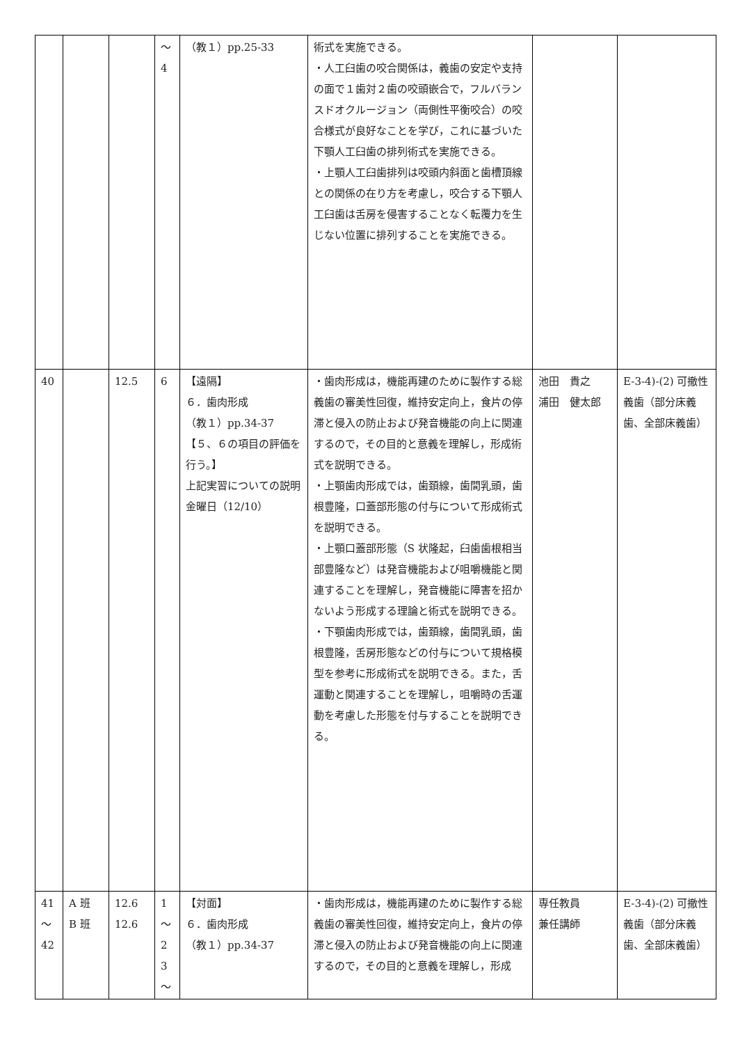| | | | ～ 4 | （教１）pp.25-33 | 術式を実施できる。 ・人工臼歯の咬合関係は，義歯の安定や支持の面で１歯対２歯の咬頭嵌合で，フルバランスドオクルージョン（両側性平衡咬合）の咬合様式が良好なことを学び，これに基づいた下顎人工臼歯の排列術式を実施できる。 ・上顎人工臼歯排列は咬頭内斜面と歯槽頂線との関係の在り方を考慮し，咬合する下顎人工臼歯は舌房を侵害することなく転覆力を生じない位置に排列することを実施できる。 | | |
| 40 | | 12.5 | 6 | 【遠隔】 ６．歯肉形成 （教１）pp.34-37 【５、６の項目の評価を行う。】 上記実習についての説明 金曜日（12/10） | ・歯肉形成は，機能再建のために製作する総義歯の審美性回復，維持安定向上，食片の停滞と侵入の防止および発音機能の向上に関連するので，その目的と意義を理解し，形成術式を説明できる。 ・上顎歯肉形成では，歯頚線，歯間乳頭，歯根豊隆，口蓋部形態の付与について形成術式を説明できる。 ・上顎口蓋部形態（S 状隆起，臼歯歯根相当部豊隆など）は発音機能および咀嚼機能と関連することを理解し，発音機能に障害を招かないよう形成する理論と術式を説明できる。 ・下顎歯肉形成では，歯頚線，歯間乳頭，歯根豊隆，舌房形態などの付与について規格模型を参考に形成術式を説明できる。また，舌運動と関連することを理解し，咀嚼時の舌運動を考慮した形態を付与することを説明できる。 | 池田 貴之 浦田 健太郎 | E-3-4)-(2) 可撤性義歯（部分床義歯、全部床義歯） |
| 41 ～ 42 | A 班 B 班 | 12.6 12.6 | 1 ～ 2 3 ～ | 【対面】 ６．歯肉形成 （教１）pp.34-37 | ・歯肉形成は，機能再建のために製作する総義歯の審美性回復，維持安定向上，食片の停滞と侵入の防止および発音機能の向上に関連するので，その目的と意義を理解し，形成 | 専任教員 兼任講師 | E-3-4)-(2) 可撤性義歯（部分床義歯、全部床義歯） |